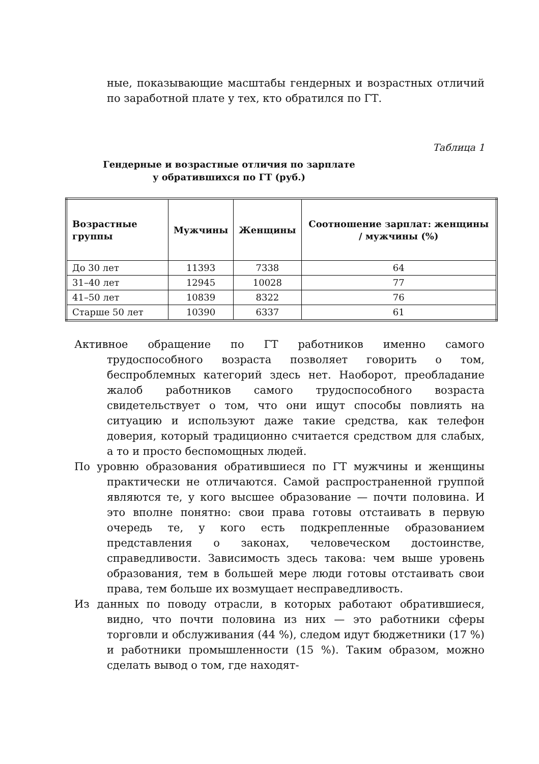ные, показывающие масштабы гендерных и возрастных отличий по заработной плате у тех, кто обратился по ГТ.
Таблица 1
Гендерные и возрастные отличия по зарплате
у обратившихся по ГТ (руб.)
| Возрастные группы | Мужчины | Женщины | Соотношение зарплат: женщины / мужчины (%) |
| --- | --- | --- | --- |
| До 30 лет | 11393 | 7338 | 64 |
| 31–40 лет | 12945 | 10028 | 77 |
| 41–50 лет | 10839 | 8322 | 76 |
| Старше 50 лет | 10390 | 6337 | 61 |
Активное обращение по ГТ работников именно самого трудоспособного возраста позволяет говорить о том, беспроблемных категорий здесь нет. Наоборот, преобладание жалоб работников самого трудоспособного возраста свидетельствует о том, что они ищут способы повлиять на ситуацию и используют даже такие средства, как телефон доверия, который традиционно считается средством для слабых, а то и просто беспомощных людей.
По уровню образования обратившиеся по ГТ мужчины и женщины практически не отличаются. Самой распространенной группой являются те, у кого высшее образование — почти половина. И это вполне понятно: свои права готовы отстаивать в первую очередь те, у кого есть подкрепленные образованием представления о законах, человеческом достоинстве, справедливости. Зависимость здесь такова: чем выше уровень образования, тем в большей мере люди готовы отстаивать свои права, тем больше их возмущает несправедливость.
Из данных по поводу отрасли, в которых работают обратившиеся, видно, что почти половина из них — это работники сферы торговли и обслуживания (44 %), следом идут бюджетники (17 %) и работники промышленности (15 %). Таким образом, можно сделать вывод о том, где находят-